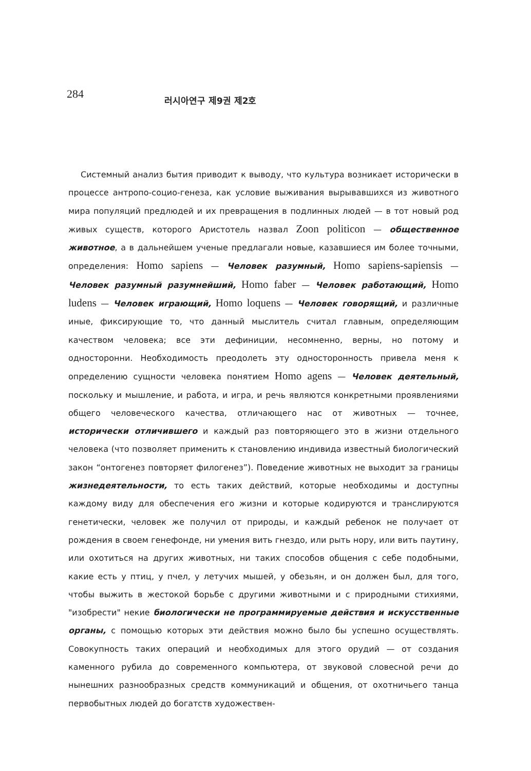284
러시아연구 제9권 제2호
Системный анализ бытия приводит к выводу, что культура возникает исторически в процессе антропо-социо-генеза, как условие выживания вырывавшихся из животного мира популяций предлюдей и их превращения в подлинных людей — в тот новый род живых существ, которого Аристотель назвал Zoon politicon — общественное животное, а в дальнейшем ученые предлагали новые, казавшиеся им более точными, определения: Homo sapiens — Человек разумный, Homo sapiens-sapiensis — Человек разумный разумнейший, Homo faber — Человек работающий, Homo ludens — Человек играющий, Homo loquens — Человек говорящий, и различные иные, фиксирующие то, что данный мыслитель считал главным, определяющим качеством человека; все эти дефиниции, несомненно, верны, но потому и односторонни. Необходимость преодолеть эту односторонность привела меня к определению сущности человека понятием Homo agens — Человек деятельный, поскольку и мышление, и работа, и игра, и речь являются конкретными проявлениями общего человеческого качества, отличающего нас от животных — точнее, исторически отличившего и каждый раз повторяющего это в жизни отдельного человека (что позволяет применить к становлению индивида известный биологический закон “онтогенез повторяет филогенез”). Поведение животных не выходит за границы жизнедеятельности, то есть таких действий, которые необходимы и доступны каждому виду для обеспечения его жизни и которые кодируются и транслируются генетически, человек же получил от природы, и каждый ребенок не получает от рождения в своем генефонде, ни умения вить гнездо, или рыть нору, или вить паутину, или охотиться на других животных, ни таких способов общения с себе подобными, какие есть у птиц, у пчел, у летучих мышей, у обезьян, и он должен был, для того, чтобы выжить в жестокой борьбе с другими животными и с природными стихиями, "изобрести" некие биологически не программируемые действия и искусственные органы, с помощью которых эти действия можно было бы успешно осуществлять. Совокупность таких операций и необходимых для этого орудий — от создания каменного рубила до современного компьютера, от звуковой словесной речи до нынешних разнообразных средств коммуникаций и общения, от охотничьего танца первобытных людей до богатств художествен-